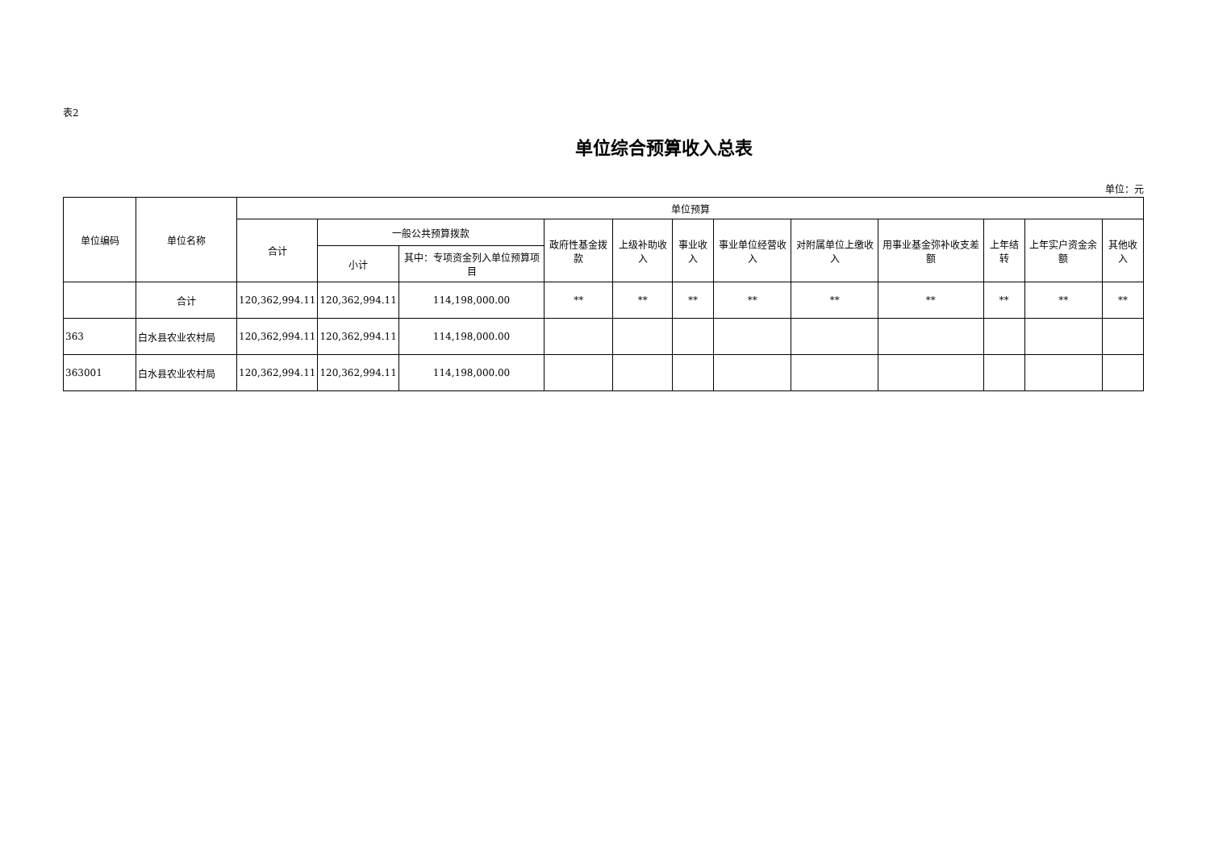表2
单位综合预算收入总表
单位：元
| 单位编码 | 单位名称 | 单位预算 | | | | | | | | | | | |
| --- | --- | --- | --- | --- | --- | --- | --- | --- | --- | --- | --- | --- | --- |
| | | 合计 | 一般公共预算拨款 | | 政府性基金拨款 | 上级补助收入 | 事业收入 | 事业单位经营收入 | 对附属单位上缴收入 | 用事业基金弥补收支差额 | 上年结转 | 上年实户资金余额 | 其他收入 |
| | | | 小计 | 其中：专项资金列入单位预算项目 | | | | | | | | | |
| | 合计 | 120,362,994.11 | 120,362,994.11 | 114,198,000.00 | ** | ** | ** | ** | ** | ** | ** | ** | ** |
| 363 | 白水县农业农村局 | 120,362,994.11 | 120,362,994.11 | 114,198,000.00 | | | | | | | | | |
| 363001 | 白水县农业农村局 | 120,362,994.11 | 120,362,994.11 | 114,198,000.00 | | | | | | | | | |